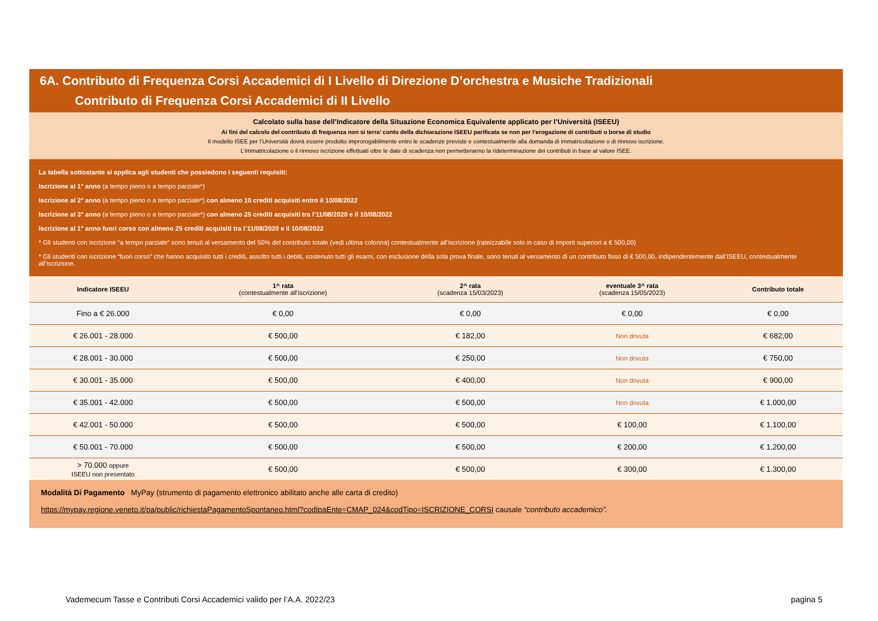6A. Contributo di Frequenza Corsi Accademici di I Livello di Direzione D’orchestra e Musiche Tradizionali
Contributo di Frequenza Corsi Accademici di II Livello
Calcolato sulla base dell’Indicatore della Situazione Economica Equivalente applicato per l’Università (ISEEU)
Ai fini del calcolo del contributo di frequenza non si terra’ conto della dichiarazione ISEEU parificata se non per l’erogazione di contributi o borse di studio
Il modello ISEE per l’Università dovrà essere prodotto improrogabilmente entro le scadenze previste e contestualmente alla domanda di immatricolazione o di rinnovo iscrizione.
L’immatricolazione o il rinnovo iscrizione effettuati oltre le date di scadenza non permetteranno la rideterminazione dei contributi in base al valore ISEE.
La tabella sottostante si applica agli studenti che possiedono i seguenti requisiti:
Iscrizione al 1° anno (a tempo pieno o a tempo parziale*)
Iscrizione al 2° anno (a tempo pieno o a tempo parziale*) con almeno 10 crediti acquisiti entro il 10/08/2022
Iscrizione al 3° anno (a tempo pieno o a tempo parziale*) con almeno 25 crediti acquisiti tra l’11/08/2020 e il 10/08/2022
Iscrizione al 1° anno fuori corso con almeno 25 crediti acquisiti tra l’11/08/2020 e il 10/08/2022
* Gli studenti con iscrizione “a tempo parziale” sono tenuti al versamento del 50% del contributo totale (vedi ultima colonna) contestualmente all’iscrizione (rateizzabile solo in caso di importi superiori a € 500,00)
* Gli studenti con iscrizione “fuori corso” che hanno acquisito tutti i crediti, assolto tutti i debiti, sostenuto tutti gli esami, con esclusione della sola prova finale, sono tenuti al versamento di un contributo fisso di € 500,00, indipendentemente dall’ISEEU, contestualmente all’iscrizione.
| Indicatore ISEEU | 1^ rata (contestualmente all’iscrizione) | 2^ rata (scadenza 15/03/2023) | eventuale 3^ rata (scadenza 15/05/2023) | Contributo totale |
| --- | --- | --- | --- | --- |
| Fino a € 26.000 | € 0,00 | € 0,00 | € 0,00 | € 0,00 |
| € 26.001 - 28.000 | € 500,00 | € 182,00 | Non dovuta | € 682,00 |
| € 28.001 - 30.000 | € 500,00 | € 250,00 | Non dovuta | € 750,00 |
| € 30.001 - 35.000 | € 500,00 | € 400,00 | Non dovuta | € 900,00 |
| € 35.001 - 42.000 | € 500,00 | € 500,00 | Non dovuta | € 1.000,00 |
| € 42.001 - 50.000 | € 500,00 | € 500,00 | € 100,00 | € 1.100,00 |
| € 50.001 - 70.000 | € 500,00 | € 500,00 | € 200,00 | € 1.200,00 |
| > 70.000 oppure ISEEU non presentato | € 500,00 | € 500,00 | € 300,00 | € 1.300,00 |
Modalità Di Pagamento MyPay (strumento di pagamento elettronico abilitato anche alle carta di credito)
https://mypay.regione.veneto.it/pa/public/richiestaPagamentoSpontaneo.html?codIpaEnte=CMAP_024&codTipo=ISCRIZIONE_CORSI causale “contributo accademico”.
Vademecum Tasse e Contributi Corsi Accademici valido per l’A.A. 2022/23 pagina 5